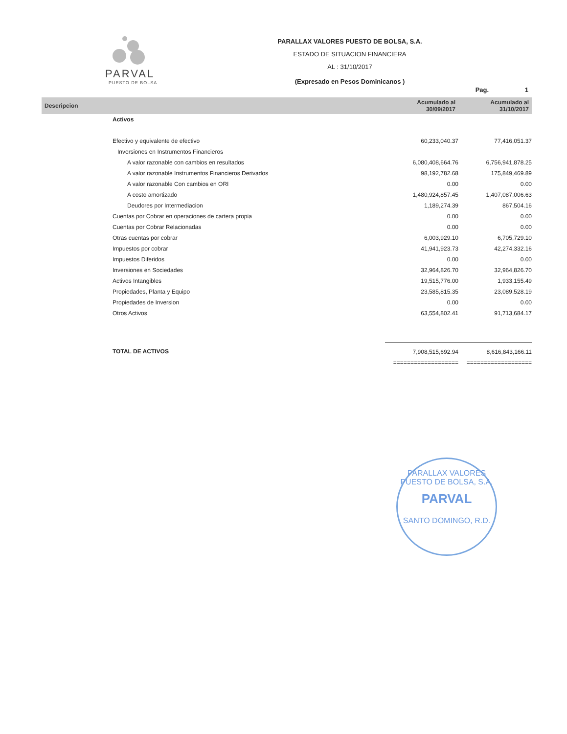PARVAL
PUESTO DE BOLSA
PARALLAX VALORES PUESTO DE BOLSA, S.A.
ESTADO DE SITUACION FINANCIERA
AL : 31/10/2017
(Expresado en Pesos Dominicanos )
Pag. 1
| Descripcion | Acumulado al 30/09/2017 | Acumulado al 31/10/2017 |
| --- | --- | --- |
| Activos | | |
| Efectivo y equivalente de efectivo | 60,233,040.37 | 77,416,051.37 |
| Inversiones en Instrumentos Financieros | | |
| A valor razonable con cambios en resultados | 6,080,408,664.76 | 6,756,941,878.25 |
| A valor razonable Instrumentos Financieros Derivados | 98,192,782.68 | 175,849,469.89 |
| A valor razonable Con cambios en ORI | 0.00 | 0.00 |
| A costo amortizado | 1,480,924,857.45 | 1,407,087,006.63 |
| Deudores por Intermediacion | 1,189,274.39 | 867,504.16 |
| Cuentas por Cobrar en operaciones de cartera propia | 0.00 | 0.00 |
| Cuentas por Cobrar Relacionadas | 0.00 | 0.00 |
| Otras cuentas por cobrar | 6,003,929.10 | 6,705,729.10 |
| Impuestos por cobrar | 41,941,923.73 | 42,274,332.16 |
| Impuestos Diferidos | 0.00 | 0.00 |
| Inversiones en Sociedades | 32,964,826.70 | 32,964,826.70 |
| Activos Intangibles | 19,515,776.00 | 1,933,155.49 |
| Propiedades, Planta y Equipo | 23,585,815.35 | 23,089,528.19 |
| Propiedades de Inversion | 0.00 | 0.00 |
| Otros Activos | 63,554,802.41 | 91,713,684.17 |
| TOTAL DE ACTIVOS | 7,908,515,692.94 | 8,616,843,166.11 |
| | =================== | =================== |
PARALLAX VALORES PUESTO DE BOLSA, S.A.
PARVAL
SANTO DOMINGO, R.D.